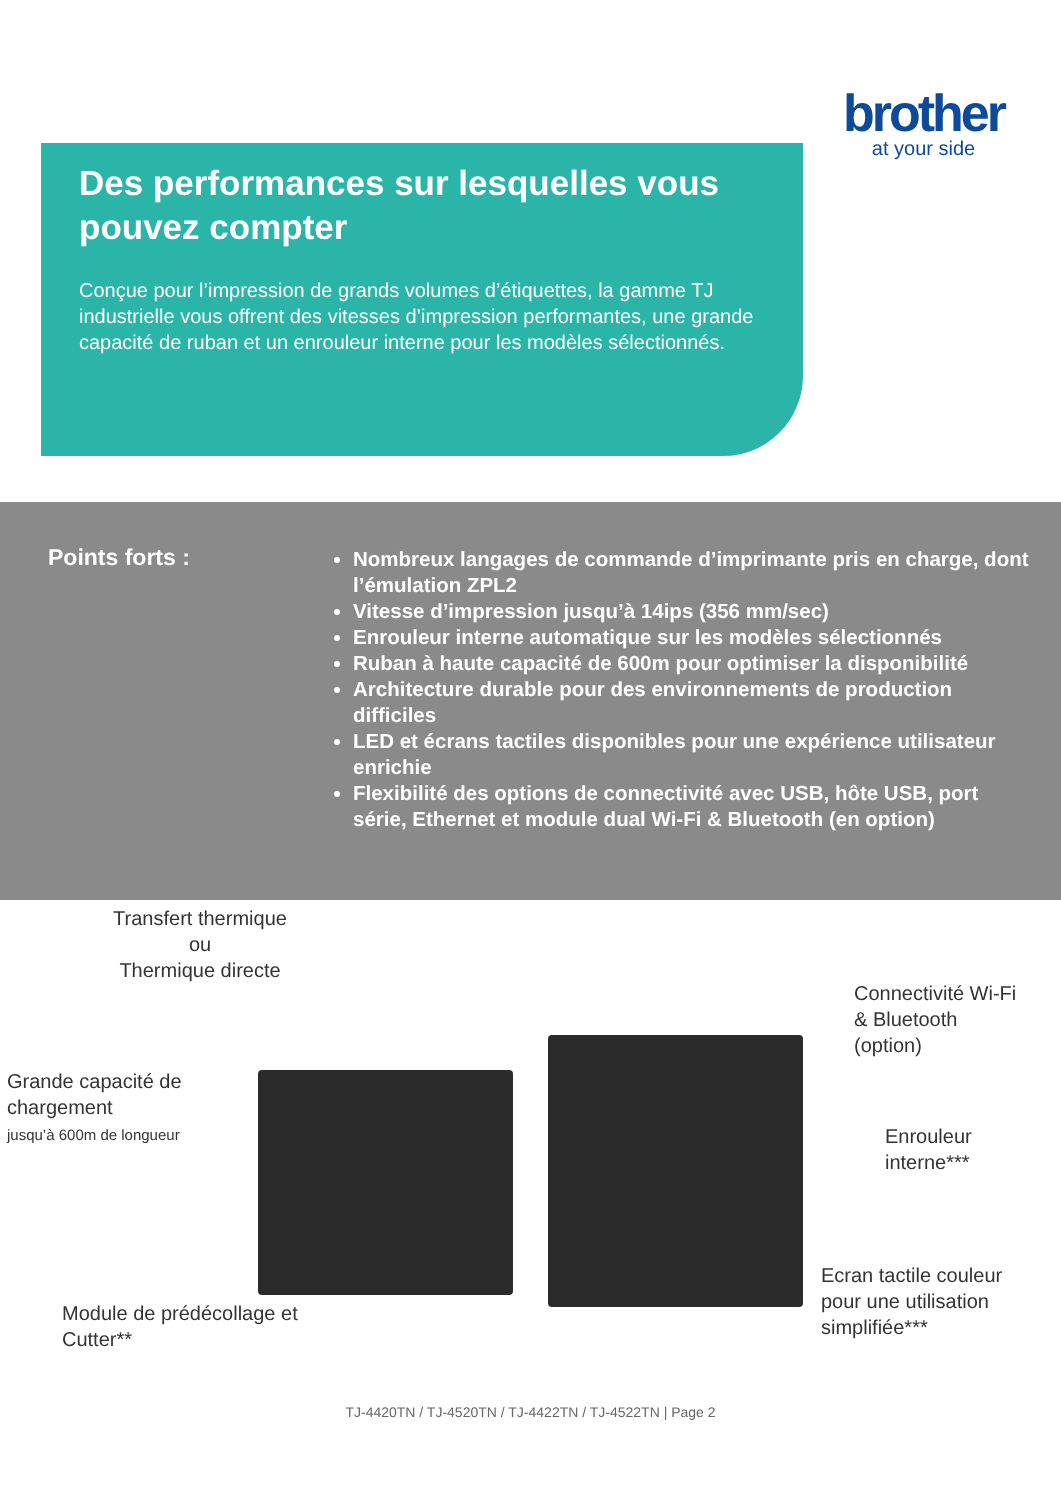brother
at your side
Des performances sur lesquelles vous pouvez compter
Conçue pour l’impression de grands volumes d’étiquettes, la gamme TJ industrielle vous offrent des vitesses d’impression performantes, une grande capacité de ruban et un enrouleur interne pour les modèles sélectionnés.
Points forts :
Nombreux langages de commande d’imprimante pris en charge, dont l’émulation ZPL2
Vitesse d’impression jusqu’à 14ips (356 mm/sec)
Enrouleur interne automatique sur les modèles sélectionnés
Ruban à haute capacité de 600m pour optimiser la disponibilité
Architecture durable pour des environnements de production difficiles
LED et écrans tactiles disponibles pour une expérience utilisateur enrichie
Flexibilité des options de connectivité avec USB, hôte USB, port série, Ethernet et module dual Wi-Fi & Bluetooth (en option)
Transfert thermique
ou
Thermique directe
Grande capacité de
chargement
jusqu’à 600m de longueur
Connectivité Wi-Fi
& Bluetooth
(option)
Enrouleur
interne***
Module de prédécollage et
Cutter**
Ecran tactile couleur
pour une utilisation
simplifiée***
TJ-4420TN / TJ-4520TN / TJ-4422TN / TJ-4522TN | Page 2